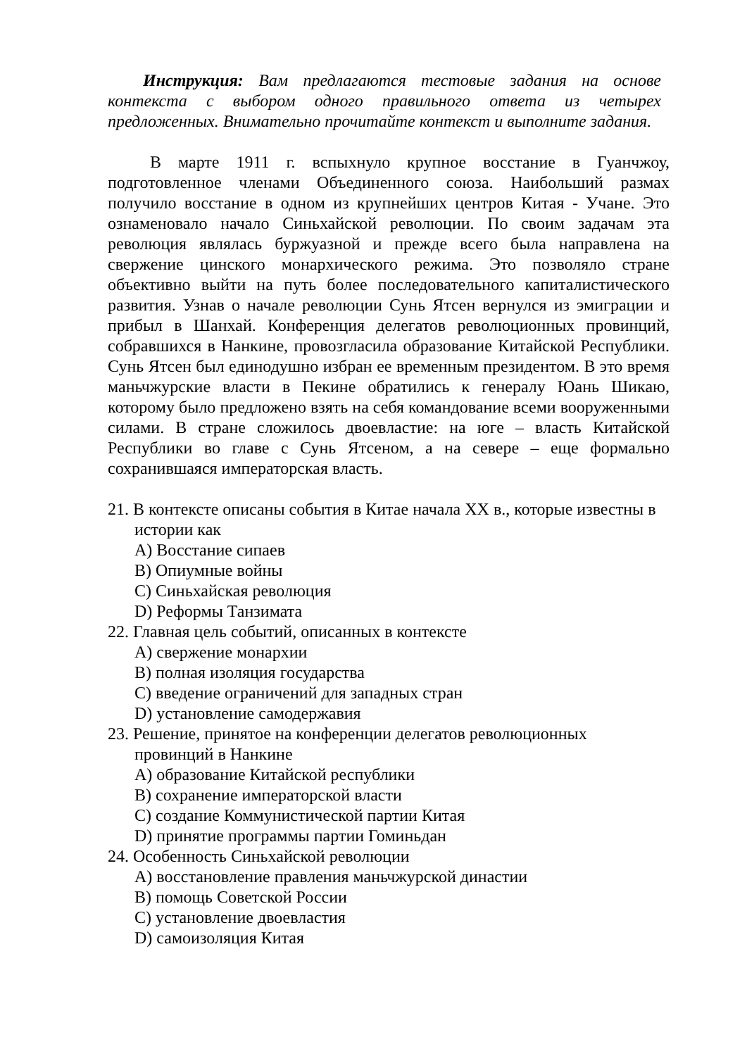Инструкция: Вам предлагаются тестовые задания на основе контекста с выбором одного правильного ответа из четырех предложенных. Внимательно прочитайте контекст и выполните задания.
В марте 1911 г. вспыхнуло крупное восстание в Гуанчжоу, подготовленное членами Объединенного союза. Наибольший размах получило восстание в одном из крупнейших центров Китая - Учане. Это ознаменовало начало Синьхайской революции. По своим задачам эта революция являлась буржуазной и прежде всего была направлена на свержение цинского монархического режима. Это позволяло стране объективно выйти на путь более последовательного капиталистического развития. Узнав о начале революции Сунь Ятсен вернулся из эмиграции и прибыл в Шанхай. Конференция делегатов революционных провинций, собравшихся в Нанкине, провозгласила образование Китайской Республики. Сунь Ятсен был единодушно избран ее временным президентом. В это время маньчжурские власти в Пекине обратились к генералу Юань Шикаю, которому было предложено взять на себя командование всеми вооруженными силами. В стране сложилось двоевластие: на юге – власть Китайской Республики во главе с Сунь Ятсеном, а на севере – еще формально сохранившаяся императорская власть.
21. В контексте описаны события в Китае начала XX в., которые известны в истории как
A) Восстание сипаев
B) Опиумные войны
C) Синьхайская революция
D) Реформы Танзимата
22. Главная цель событий, описанных в контексте
A) свержение монархии
B) полная изоляция государства
C) введение ограничений для западных стран
D) установление самодержавия
23. Решение, принятое на конференции делегатов революционных
провинций в Нанкине
A) образование Китайской республики
B) сохранение императорской власти
C) создание Коммунистической партии Китая
D) принятие программы партии Гоминьдан
24. Особенность Синьхайской революции
A) восстановление правления маньчжурской династии
B) помощь Советской России
C) установление двоевластия
D) самоизоляция Китая